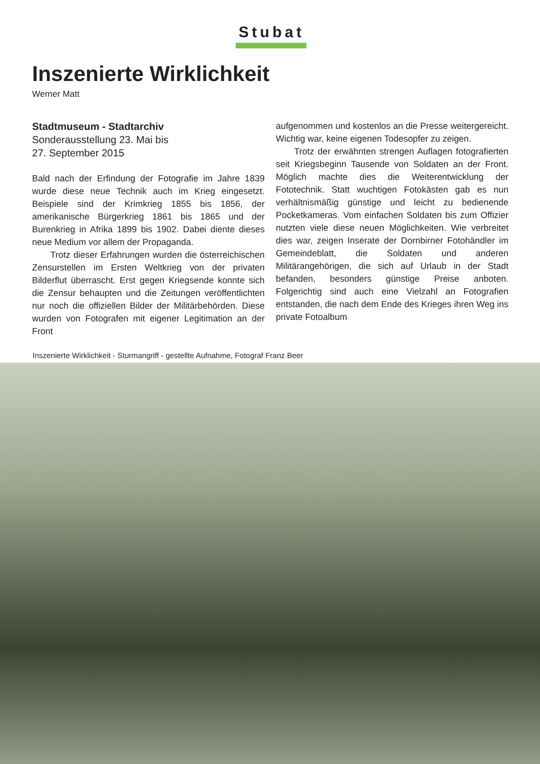Stubat
Inszenierte Wirklichkeit
Werner Matt
Stadtmuseum - Stadtarchiv
Sonderausstellung 23. Mai bis
27. September 2015
Bald nach der Erfindung der Fotografie im Jahre 1839 wurde diese neue Technik auch im Krieg eingesetzt. Beispiele sind der Krimkrieg 1855 bis 1856, der amerikanische Bürgerkrieg 1861 bis 1865 und der Burenkrieg in Afrika 1899 bis 1902. Dabei diente dieses neue Medium vor allem der Propaganda.
Trotz dieser Erfahrungen wurden die österreichischen Zensurstellen im Ersten Weltkrieg von der privaten Bilderflut überrascht. Erst gegen Kriegsende konnte sich die Zensur behaupten und die Zeitungen veröffentlichten nur noch die offiziellen Bilder der Militärbehörden. Diese wurden von Fotografen mit eigener Legitimation an der Front
aufgenommen und kostenlos an die Presse weitergereicht. Wichtig war, keine eigenen Todesopfer zu zeigen.
Trotz der erwähnten strengen Auflagen fotografierten seit Kriegsbeginn Tausende von Soldaten an der Front. Möglich machte dies die Weiterentwicklung der Fototechnik. Statt wuchtigen Fotokästen gab es nun verhältnismäßig günstige und leicht zu bedienende Pocketkameras. Vom einfachen Soldaten bis zum Offizier nutzten viele diese neuen Möglichkeiten. Wie verbreitet dies war, zeigen Inserate der Dornbirner Fotohändler im Gemeindeblatt, die Soldaten und anderen Militärangehörigen, die sich auf Urlaub in der Stadt befanden, besonders günstige Preise anboten. Folgerichtig sind auch eine Vielzahl an Fotografien entstanden, die nach dem Ende des Krieges ihren Weg ins private Fotoalbum
Inszenierte Wirklichkeit - Sturmangriff - gestellte Aufnahme, Fotograf Franz Beer